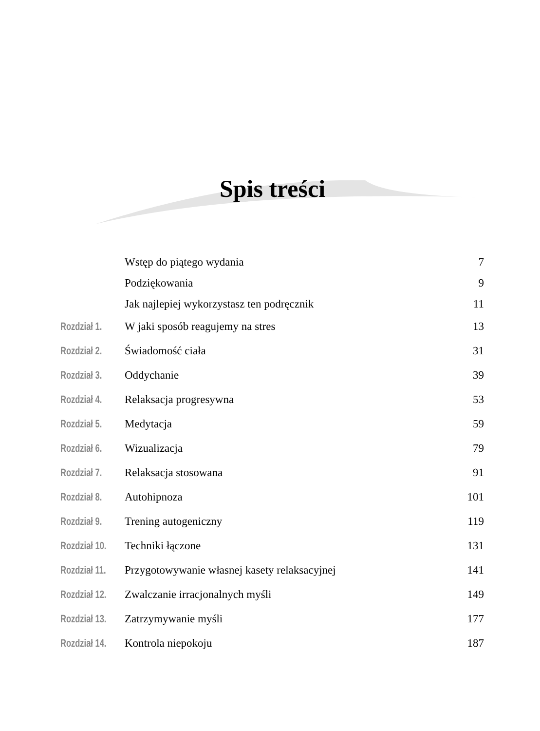Spis treści
| | Wstęp do piątego wydania | 7 |
| | Podziękowania | 9 |
| | Jak najlepiej wykorzystasz ten podręcznik | 11 |
| Rozdział 1. | W jaki sposób reagujemy na stres | 13 |
| Rozdział 2. | Świadomość ciała | 31 |
| Rozdział 3. | Oddychanie | 39 |
| Rozdział 4. | Relaksacja progresywna | 53 |
| Rozdział 5. | Medytacja | 59 |
| Rozdział 6. | Wizualizacja | 79 |
| Rozdział 7. | Relaksacja stosowana | 91 |
| Rozdział 8. | Autohipnoza | 101 |
| Rozdział 9. | Trening autogeniczny | 119 |
| Rozdział 10. | Techniki łączone | 131 |
| Rozdział 11. | Przygotowywanie własnej kasety relaksacyjnej | 141 |
| Rozdział 12. | Zwalczanie irracjonalnych myśli | 149 |
| Rozdział 13. | Zatrzymywanie myśli | 177 |
| Rozdział 14. | Kontrola niepokoju | 187 |